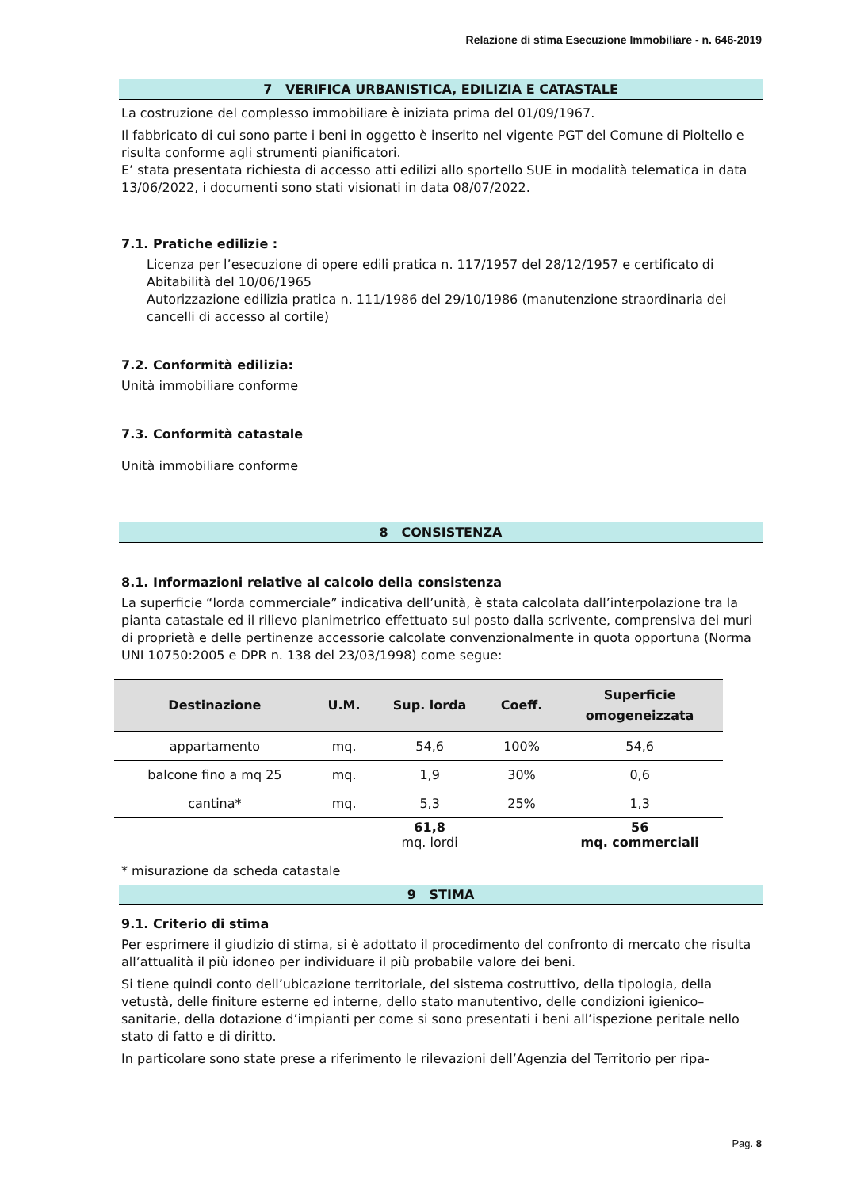Relazione di stima Esecuzione Immobiliare - n. 646-2019
7 VERIFICA URBANISTICA, EDILIZIA E CATASTALE
La costruzione del complesso immobiliare è iniziata prima del 01/09/1967.
Il fabbricato di cui sono parte i beni in oggetto è inserito nel vigente PGT del Comune di Pioltello e risulta conforme agli strumenti pianificatori.
E’ stata presentata richiesta di accesso atti edilizi allo sportello SUE in modalità telematica in data 13/06/2022, i documenti sono stati visionati in data 08/07/2022.
7.1. Pratiche edilizie :
Licenza per l’esecuzione di opere edili pratica n. 117/1957 del 28/12/1957 e certificato di Abitabilità del 10/06/1965
Autorizzazione edilizia pratica n. 111/1986 del 29/10/1986 (manutenzione straordinaria dei cancelli di accesso al cortile)
7.2. Conformità edilizia:
Unità immobiliare conforme
7.3. Conformità catastale
Unità immobiliare conforme
8 CONSISTENZA
8.1. Informazioni relative al calcolo della consistenza
La superficie “lorda commerciale” indicativa dell’unità, è stata calcolata dall’interpolazione tra la pianta catastale ed il rilievo planimetrico effettuato sul posto dalla scrivente, comprensiva dei muri di proprietà e delle pertinenze accessorie calcolate convenzionalmente in quota opportuna (Norma UNI 10750:2005 e DPR n. 138 del 23/03/1998) come segue:
| Destinazione | U.M. | Sup. lorda | Coeff. | Superficie omogeneizzata |
| --- | --- | --- | --- | --- |
| appartamento | mq. | 54,6 | 100% | 54,6 |
| balcone fino a mq 25 | mq. | 1,9 | 30% | 0,6 |
| cantina* | mq. | 5,3 | 25% | 1,3 |
| | | 61,8 mq. lordi | | 56 mq. commerciali |
* misurazione da scheda catastale
9 STIMA
9.1. Criterio di stima
Per esprimere il giudizio di stima, si è adottato il procedimento del confronto di mercato che risulta all’attualità il più idoneo per individuare il più probabile valore dei beni.
Si tiene quindi conto dell’ubicazione territoriale, del sistema costruttivo, della tipologia, della vetustà, delle finiture esterne ed interne, dello stato manutentivo, delle condizioni igienico–sanitarie, della dotazione d’impianti per come si sono presentati i beni all’ispezione peritale nello stato di fatto e di diritto.
In particolare sono state prese a riferimento le rilevazioni dell’Agenzia del Territorio per ripa-
Pag. 8